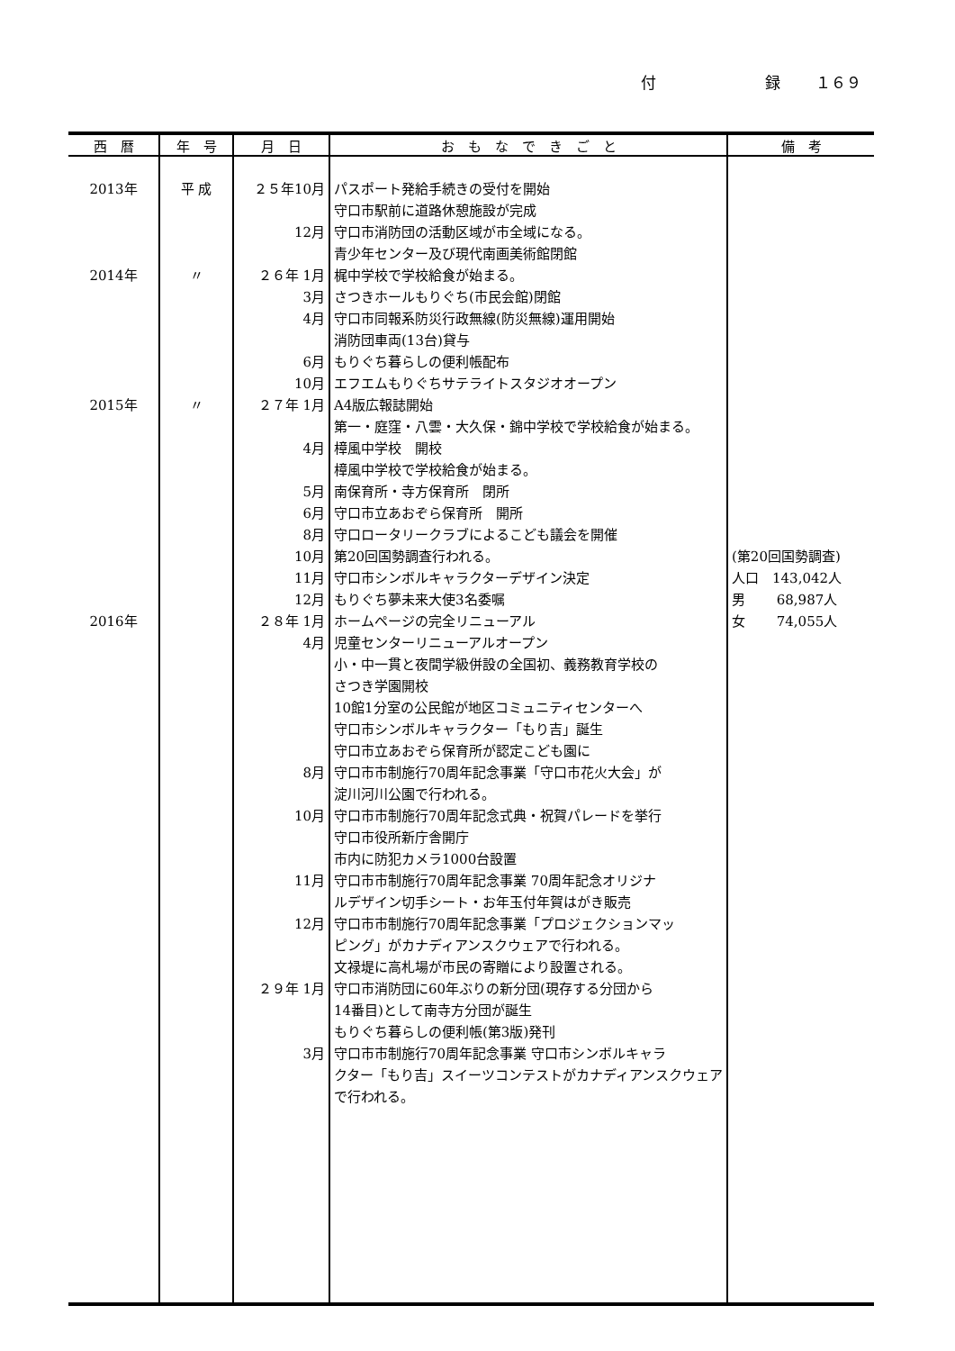付 録 １６９
| 西 暦 | 年 号 | 月 日 | お も な で き ご と | 備 考 |
| --- | --- | --- | --- | --- |
| 2013年 | 平 成 | ２５年10月 | パスポート発給手続きの受付を開始 | |
| | | | 守口市駅前に道路休憩施設が完成 | |
| | | 12月 | 守口市消防団の活動区域が市全域になる。 | |
| | | | 青少年センター及び現代南画美術館閉館 | |
| 2014年 | 〃 | ２６年 1月 | 梶中学校で学校給食が始まる。 | |
| | | 3月 | さつきホールもりぐち(市民会館)閉館 | |
| | | 4月 | 守口市同報系防災行政無線(防災無線)運用開始 | |
| | | | 消防団車両(13台)貸与 | |
| | | 6月 | もりぐち暮らしの便利帳配布 | |
| | | 10月 | エフエムもりぐちサテライトスタジオオープン | |
| 2015年 | 〃 | ２７年 1月 | A4版広報誌開始 | |
| | | | 第一・庭窪・八雲・大久保・錦中学校で学校給食が始まる。 | |
| | | 4月 | 樟風中学校 開校 | |
| | | | 樟風中学校で学校給食が始まる。 | |
| | | 5月 | 南保育所・寺方保育所 閉所 | |
| | | 6月 | 守口市立あおぞら保育所 開所 | |
| | | 8月 | 守口ロータリークラブによるこども議会を開催 | |
| | | 10月 | 第20回国勢調査行われる。 | (第20回国勢調査) |
| | | 11月 | 守口市シンボルキャラクターデザイン決定 | 人口 143,042人 |
| | | 12月 | もりぐち夢未来大使3名委嘱 | 男 68,987人 |
| 2016年 | | ２８年 1月 | ホームページの完全リニューアル | 女 74,055人 |
| | | 4月 | 児童センターリニューアルオープン | |
| | | | 小・中一貫と夜間学級併設の全国初、義務教育学校の | |
| | | | さつき学園開校 | |
| | | | 10館1分室の公民館が地区コミュニティセンターへ | |
| | | | 守口市シンボルキャラクター「もり吉」誕生 | |
| | | | 守口市立あおぞら保育所が認定こども園に | |
| | | 8月 | 守口市市制施行70周年記念事業「守口市花火大会」が | |
| | | | 淀川河川公園で行われる。 | |
| | | 10月 | 守口市市制施行70周年記念式典・祝賀パレードを挙行 | |
| | | | 守口市役所新庁舎開庁 | |
| | | | 市内に防犯カメラ1000台設置 | |
| | | 11月 | 守口市市制施行70周年記念事業 70周年記念オリジナ | |
| | | | ルデザイン切手シート・お年玉付年賀はがき販売 | |
| | | 12月 | 守口市市制施行70周年記念事業「プロジェクションマッ | |
| | | | ピング」がカナディアンスクウェアで行われる。 | |
| | | | 文禄堤に高札場が市民の寄贈により設置される。 | |
| | | ２９年 1月 | 守口市消防団に60年ぶりの新分団(現存する分団から | |
| | | | 14番目)として南寺方分団が誕生 | |
| | | | もりぐち暮らしの便利帳(第3版)発刊 | |
| | | 3月 | 守口市市制施行70周年記念事業 守口市シンボルキャラ | |
| | | | クター「もり吉」スイーツコンテストがカナディアンスクウェア | |
| | | | で行われる。 | |